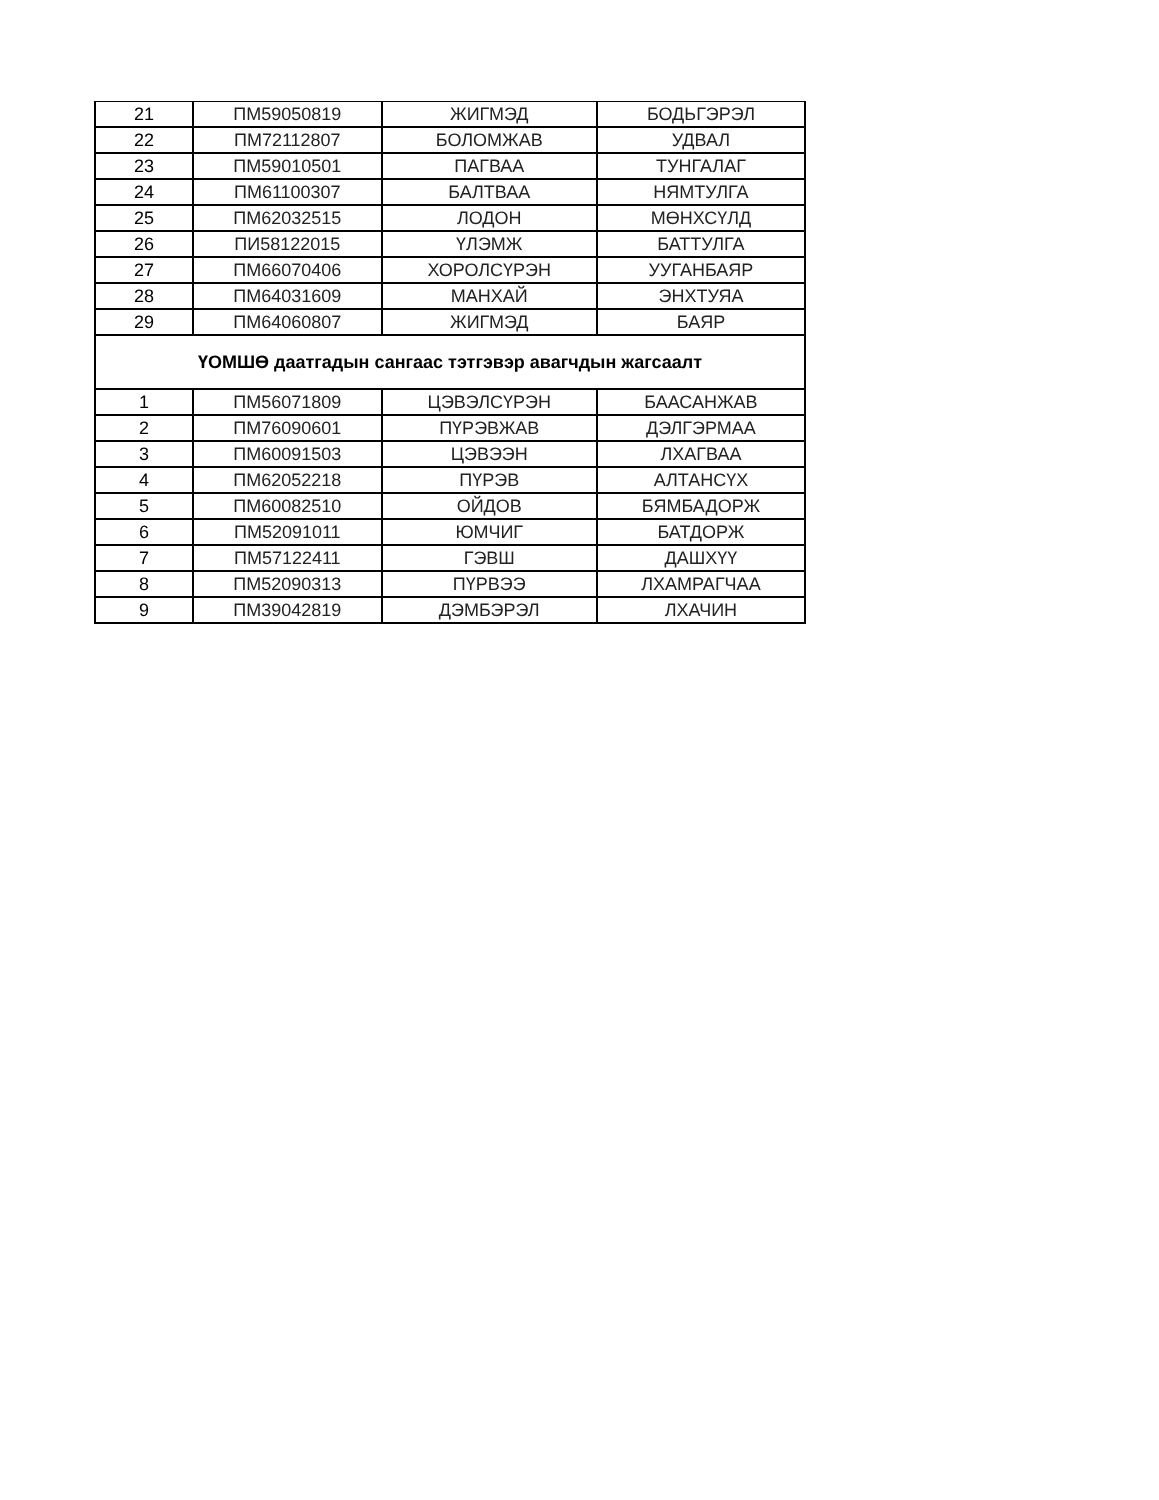| 21 | ПМ59050819 | ЖИГМЭД | БОДЬГЭРЭЛ |
| 22 | ПМ72112807 | БОЛОМЖАВ | УДВАЛ |
| 23 | ПМ59010501 | ПАГВАА | ТУНГАЛАГ |
| 24 | ПМ61100307 | БАЛТВАА | НЯМТУЛГА |
| 25 | ПМ62032515 | ЛОДОН | МӨНХСҮЛД |
| 26 | ПИ58122015 | ҮЛЭМЖ | БАТТУЛГА |
| 27 | ПМ66070406 | ХОРОЛСҮРЭН | УУГАНБАЯР |
| 28 | ПМ64031609 | МАНХАЙ | ЭНХТУЯА |
| 29 | ПМ64060807 | ЖИГМЭД | БАЯР |
| ҮОМШӨ даатгадын сангаас тэтгэвэр авагчдын жагсаалт | | | |
| 1 | ПМ56071809 | ЦЭВЭЛСҮРЭН | БААСАНЖАВ |
| 2 | ПМ76090601 | ПҮРЭВЖАВ | ДЭЛГЭРМАА |
| 3 | ПМ60091503 | ЦЭВЭЭН | ЛХАГВАА |
| 4 | ПМ62052218 | ПҮРЭВ | АЛТАНСҮХ |
| 5 | ПМ60082510 | ОЙДОВ | БЯМБАДОРЖ |
| 6 | ПМ52091011 | ЮМЧИГ | БАТДОРЖ |
| 7 | ПМ57122411 | ГЭВШ | ДАШХҮҮ |
| 8 | ПМ52090313 | ПҮРВЭЭ | ЛХАМРАГЧАА |
| 9 | ПМ39042819 | ДЭМБЭРЭЛ | ЛХАЧИН |